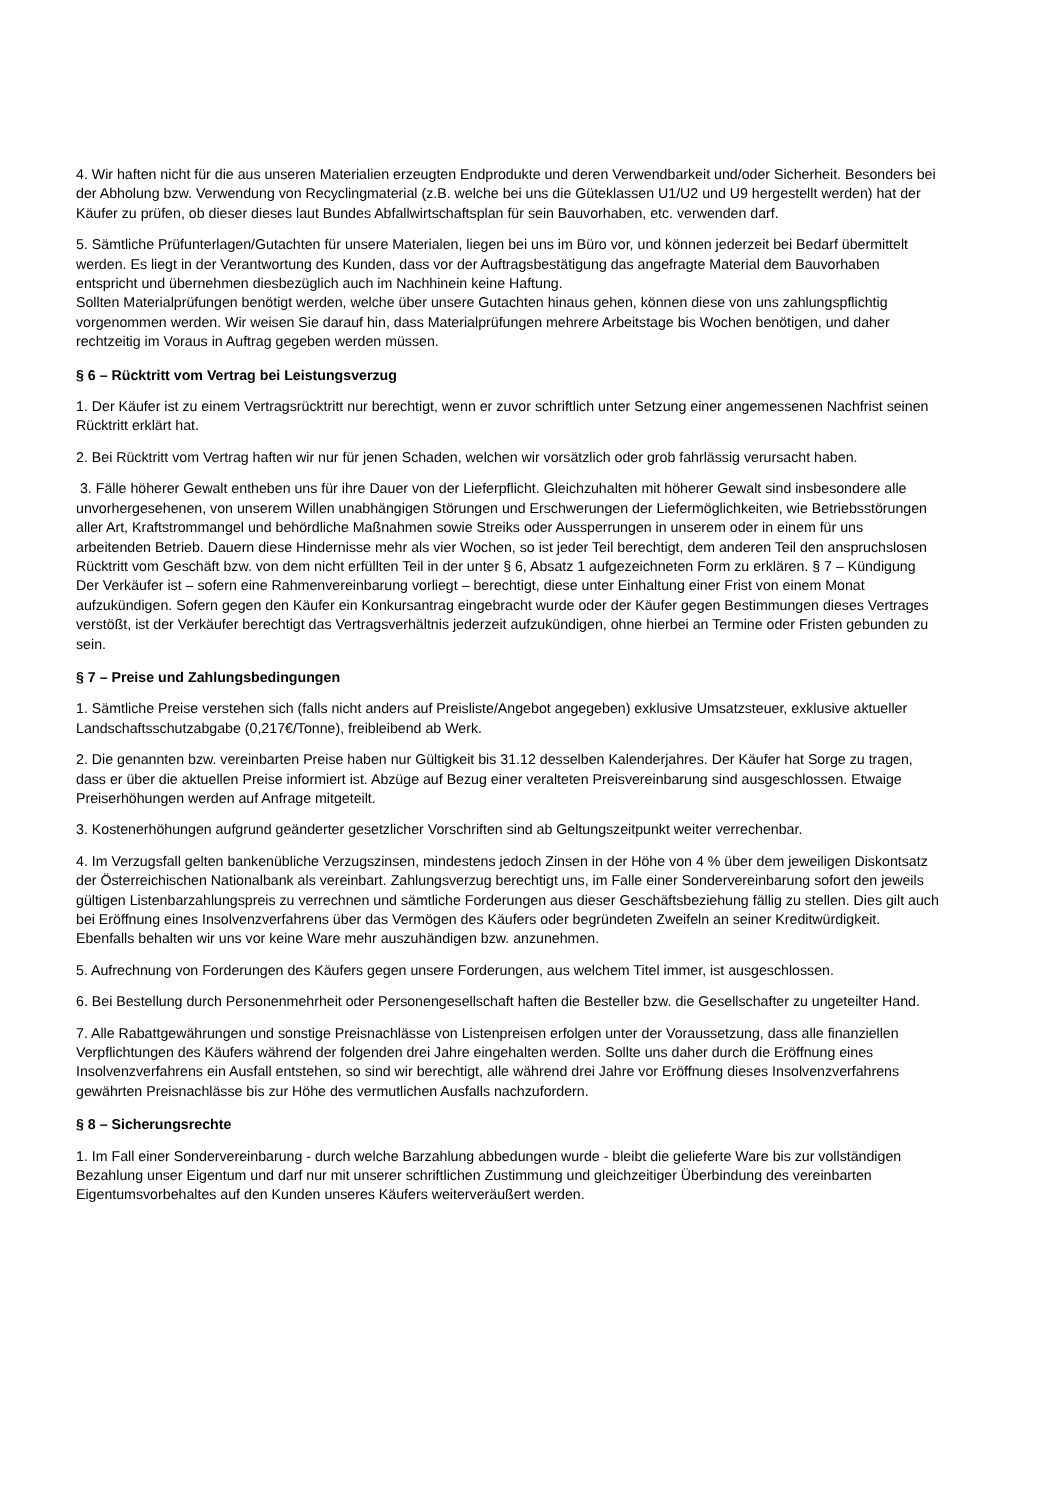4. Wir haften nicht für die aus unseren Materialien erzeugten Endprodukte und deren Verwendbarkeit und/oder Sicherheit. Besonders bei der Abholung bzw. Verwendung von Recyclingmaterial (z.B. welche bei uns die Güteklassen U1/U2 und U9 hergestellt werden) hat der Käufer zu prüfen, ob dieser dieses laut Bundes Abfallwirtschaftsplan für sein Bauvorhaben, etc. verwenden darf.
5. Sämtliche Prüfunterlagen/Gutachten für unsere Materialen, liegen bei uns im Büro vor, und können jederzeit bei Bedarf übermittelt werden. Es liegt in der Verantwortung des Kunden, dass vor der Auftragsbestätigung das angefragte Material dem Bauvorhaben entspricht und übernehmen diesbezüglich auch im Nachhinein keine Haftung.
Sollten Materialprüfungen benötigt werden, welche über unsere Gutachten hinaus gehen, können diese von uns zahlungspflichtig vorgenommen werden. Wir weisen Sie darauf hin, dass Materialprüfungen mehrere Arbeitstage bis Wochen benötigen, und daher rechtzeitig im Voraus in Auftrag gegeben werden müssen.
§ 6 – Rücktritt vom Vertrag bei Leistungsverzug
1. Der Käufer ist zu einem Vertragsrücktritt nur berechtigt, wenn er zuvor schriftlich unter Setzung einer angemessenen Nachfrist seinen Rücktritt erklärt hat.
2. Bei Rücktritt vom Vertrag haften wir nur für jenen Schaden, welchen wir vorsätzlich oder grob fahrlässig verursacht haben.
3. Fälle höherer Gewalt entheben uns für ihre Dauer von der Lieferpflicht. Gleichzuhalten mit höherer Gewalt sind insbesondere alle unvorhergesehenen, von unserem Willen unabhängigen Störungen und Erschwerungen der Liefermöglichkeiten, wie Betriebsstörungen aller Art, Kraftstrommangel und behördliche Maßnahmen sowie Streiks oder Aussperrungen in unserem oder in einem für uns arbeitenden Betrieb. Dauern diese Hindernisse mehr als vier Wochen, so ist jeder Teil berechtigt, dem anderen Teil den anspruchslosen Rücktritt vom Geschäft bzw. von dem nicht erfüllten Teil in der unter § 6, Absatz 1 aufgezeichneten Form zu erklären. § 7 – Kündigung Der Verkäufer ist – sofern eine Rahmenvereinbarung vorliegt – berechtigt, diese unter Einhaltung einer Frist von einem Monat aufzukündigen. Sofern gegen den Käufer ein Konkursantrag eingebracht wurde oder der Käufer gegen Bestimmungen dieses Vertrages verstößt, ist der Verkäufer berechtigt das Vertragsverhältnis jederzeit aufzukündigen, ohne hierbei an Termine oder Fristen gebunden zu sein.
§ 7 – Preise und Zahlungsbedingungen
1. Sämtliche Preise verstehen sich (falls nicht anders auf Preisliste/Angebot angegeben) exklusive Umsatzsteuer, exklusive aktueller Landschaftsschutzabgabe (0,217€/Tonne), freibleibend ab Werk.
2. Die genannten bzw. vereinbarten Preise haben nur Gültigkeit bis 31.12 desselben Kalenderjahres. Der Käufer hat Sorge zu tragen, dass er über die aktuellen Preise informiert ist. Abzüge auf Bezug einer veralteten Preisvereinbarung sind ausgeschlossen. Etwaige Preiserhöhungen werden auf Anfrage mitgeteilt.
3. Kostenerhöhungen aufgrund geänderter gesetzlicher Vorschriften sind ab Geltungszeitpunkt weiter verrechenbar.
4. Im Verzugsfall gelten bankenübliche Verzugszinsen, mindestens jedoch Zinsen in der Höhe von 4 % über dem jeweiligen Diskontsatz der Österreichischen Nationalbank als vereinbart. Zahlungsverzug berechtigt uns, im Falle einer Sondervereinbarung sofort den jeweils gültigen Listenbarzahlungspreis zu verrechnen und sämtliche Forderungen aus dieser Geschäftsbeziehung fällig zu stellen. Dies gilt auch bei Eröffnung eines Insolvenzverfahrens über das Vermögen des Käufers oder begründeten Zweifeln an seiner Kreditwürdigkeit. Ebenfalls behalten wir uns vor keine Ware mehr auszuhändigen bzw. anzunehmen.
5. Aufrechnung von Forderungen des Käufers gegen unsere Forderungen, aus welchem Titel immer, ist ausgeschlossen.
6. Bei Bestellung durch Personenmehrheit oder Personengesellschaft haften die Besteller bzw. die Gesellschafter zu ungeteilter Hand.
7. Alle Rabattgewährungen und sonstige Preisnachlässe von Listenpreisen erfolgen unter der Voraussetzung, dass alle finanziellen Verpflichtungen des Käufers während der folgenden drei Jahre eingehalten werden. Sollte uns daher durch die Eröffnung eines Insolvenzverfahrens ein Ausfall entstehen, so sind wir berechtigt, alle während drei Jahre vor Eröffnung dieses Insolvenzverfahrens gewährten Preisnachlässe bis zur Höhe des vermutlichen Ausfalls nachzufordern.
§ 8 – Sicherungsrechte
1. Im Fall einer Sondervereinbarung - durch welche Barzahlung abbedungen wurde - bleibt die gelieferte Ware bis zur vollständigen Bezahlung unser Eigentum und darf nur mit unserer schriftlichen Zustimmung und gleichzeitiger Überbindung des vereinbarten Eigentumsvorbehaltes auf den Kunden unseres Käufers weiterveräußert werden.